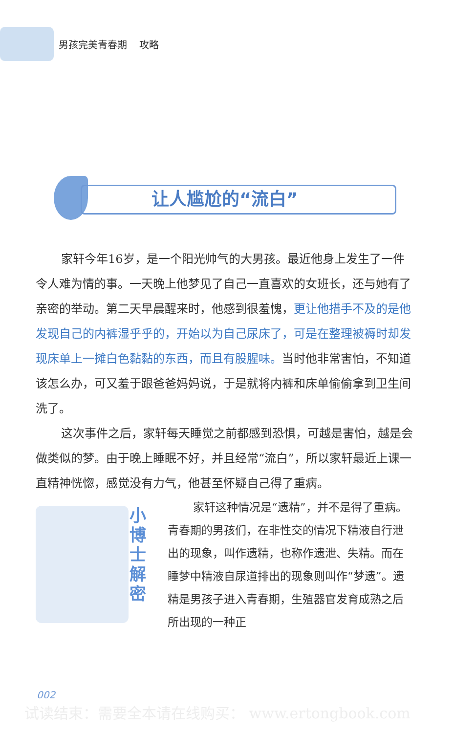男孩完美青春期 攻略
让人尴尬的“流白”
家轩今年16岁，是一个阳光帅气的大男孩。最近他身上发生了一件令人难为情的事。一天晚上他梦见了自己一直喜欢的女班长，还与她有了亲密的举动。第二天早晨醒来时，他感到很羞愧，更让他措手不及的是他发现自己的内裤湿乎乎的，开始以为自己尿床了，可是在整理被褥时却发现床单上一摊白色黏黏的东西，而且有股腥味。当时他非常害怕，不知道该怎么办，可又羞于跟爸爸妈妈说，于是就将内裤和床单偷偷拿到卫生间洗了。
这次事件之后，家轩每天睡觉之前都感到恐惧，可越是害怕，越是会做类似的梦。由于晚上睡眠不好，并且经常“流白”，所以家轩最近上课一直精神恍惚，感觉没有力气，他甚至怀疑自己得了重病。
小博士解密
家轩这种情况是“遗精”，并不是得了重病。青春期的男孩们，在非性交的情况下精液自行泄出的现象，叫作遗精，也称作遗泄、失精。而在睡梦中精液自尿道排出的现象则叫作“梦遗”。遗精是男孩子进入青春期，生殖器官发育成熟之后所出现的一种正
002
试读结束：需要全本请在线购买： www.ertongbook.com